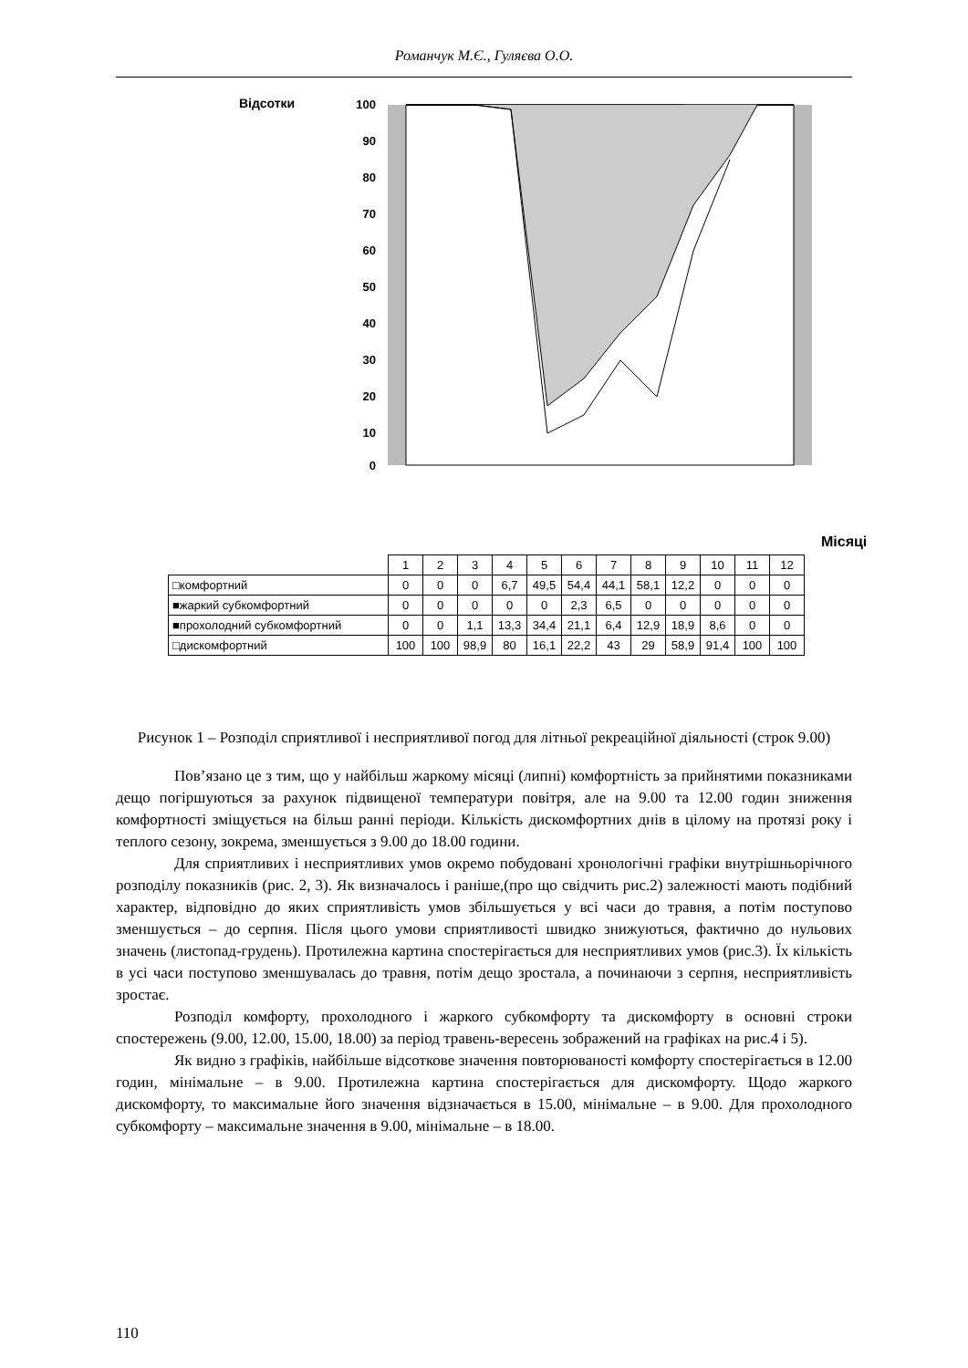Романчук М.Є., Гуляєва О.О.
Відсотки
100
90
80
70
60
50
40
30
20
10
0
Місяці
| | 1 | 2 | 3 | 4 | 5 | 6 | 7 | 8 | 9 | 10 | 11 | 12 |
| □комфортний | 0 | 0 | 0 | 6,7 | 49,5 | 54,4 | 44,1 | 58,1 | 12,2 | 0 | 0 | 0 |
| ■жаркий субкомфортний | 0 | 0 | 0 | 0 | 0 | 2,3 | 6,5 | 0 | 0 | 0 | 0 | 0 |
| ■прохолодний субкомфортний | 0 | 0 | 1,1 | 13,3 | 34,4 | 21,1 | 6,4 | 12,9 | 18,9 | 8,6 | 0 | 0 |
| □дискомфортний | 100 | 100 | 98,9 | 80 | 16,1 | 22,2 | 43 | 29 | 58,9 | 91,4 | 100 | 100 |
Рисунок 1 – Розподіл сприятливої і несприятливої погод для літньої рекреаційної діяльності (строк 9.00)
Пов’язано це з тим, що у найбільш жаркому місяці (липні) комфортність за прийнятими показниками дещо погіршуються за рахунок підвищеної температури повітря, але на 9.00 та 12.00 годин зниження комфортності зміщується на більш ранні періоди. Кількість дискомфортних днів в цілому на протязі року і теплого сезону, зокрема, зменшується з 9.00 до 18.00 години.
Для сприятливих і несприятливих умов окремо побудовані хронологічні графіки внутрішньорічного розподілу показників (рис. 2, 3). Як визначалось і раніше,(про що свідчить рис.2) залежності мають подібний характер, відповідно до яких сприятливість умов збільшується у всі часи до травня, а потім поступово зменшується – до серпня. Після цього умови сприятливості швидко знижуються, фактично до нульових значень (листопад-грудень). Протилежна картина спостерігається для несприятливих умов (рис.3). Їх кількість в усі часи поступово зменшувалась до травня, потім дещо зростала, а починаючи з серпня, несприятливість зростає.
Розподіл комфорту, прохолодного і жаркого субкомфорту та дискомфорту в основні строки спостережень (9.00, 12.00, 15.00, 18.00) за період травень-вересень зображений на графіках на рис.4 і 5).
Як видно з графіків, найбільше відсоткове значення повторюваності комфорту спостерігається в 12.00 годин, мінімальне – в 9.00. Протилежна картина спостерігається для дискомфорту. Щодо жаркого дискомфорту, то максимальне його значення відзначається в 15.00, мінімальне – в 9.00. Для прохолодного субкомфорту – максимальне значення в 9.00, мінімальне – в 18.00.
110